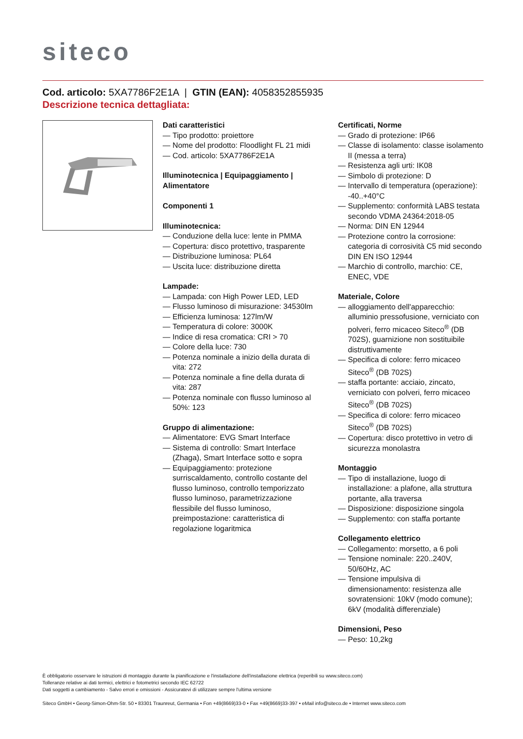siteco
Cod. articolo: 5XA7786F2E1A | GTIN (EAN): 4058352855935
Descrizione tecnica dettagliata:
Dati caratteristici
— Tipo prodotto: proiettore
— Nome del prodotto: Floodlight FL 21 midi
— Cod. articolo: 5XA7786F2E1A
Illuminotecnica | Equipaggiamento | Alimentatore
Componenti 1
Illuminotecnica:
— Conduzione della luce: lente in PMMA
— Copertura: disco protettivo, trasparente
— Distribuzione luminosa: PL64
— Uscita luce: distribuzione diretta
Lampade:
— Lampada: con High Power LED, LED
— Flusso luminoso di misurazione: 34530lm
— Efficienza luminosa: 127lm/W
— Temperatura di colore: 3000K
— Indice di resa cromatica: CRI > 70
— Colore della luce: 730
— Potenza nominale a inizio della durata di vita: 272
— Potenza nominale a fine della durata di vita: 287
— Potenza nominale con flusso luminoso al 50%: 123
Gruppo di alimentazione:
— Alimentatore: EVG Smart Interface
— Sistema di controllo: Smart Interface (Zhaga), Smart Interface sotto e sopra
— Equipaggiamento: protezione surriscaldamento, controllo costante del flusso luminoso, controllo temporizzato flusso luminoso, parametrizzazione flessibile del flusso luminoso, preimpostazione: caratteristica di regolazione logaritmica
Certificati, Norme
— Grado di protezione: IP66
— Classe di isolamento: classe isolamento II (messa a terra)
— Resistenza agli urti: IK08
— Simbolo di protezione: D
— Intervallo di temperatura (operazione): -40..+40°C
— Supplemento: conformità LABS testata secondo VDMA 24364:2018-05
— Norma: DIN EN 12944
— Protezione contro la corrosione: categoria di corrosività C5 mid secondo DIN EN ISO 12944
— Marchio di controllo, marchio: CE, ENEC, VDE
Materiale, Colore
— alloggiamento dell'apparecchio: alluminio pressofusione, verniciato con polveri, ferro micaceo Siteco<sup>®</sup> (DB 702S), guarnizione non sostituibile distruttivamente
— Specifica di colore: ferro micaceo Siteco<sup>®</sup> (DB 702S)
— staffa portante: acciaio, zincato, verniciato con polveri, ferro micaceo Siteco<sup>®</sup> (DB 702S)
— Specifica di colore: ferro micaceo Siteco<sup>®</sup> (DB 702S)
— Copertura: disco protettivo in vetro di sicurezza monolastra
Montaggio
— Tipo di installazione, luogo di installazione: a plafone, alla struttura portante, alla traversa
— Disposizione: disposizione singola
— Supplemento: con staffa portante
Collegamento elettrico
— Collegamento: morsetto, a 6 poli
— Tensione nominale: 220..240V, 50/60Hz, AC
— Tensione impulsiva di dimensionamento: resistenza alle sovratensioni: 10kV (modo comune); 6kV (modalità differenziale)
Dimensioni, Peso
— Peso: 10,2kg
È obbligatorio osservare le istruzioni di montaggio durante la pianificazione e l'installazione dell'installazione elettrica (reperibili su www.siteco.com)
Tolleranze relative ai dati termici, elettrici e fotometrici secondo IEC 62722
Dati soggetti a cambiamento - Salvo errori e omissioni - Assicuratevi di utilizzare sempre l'ultima versione
Siteco GmbH • Georg-Simon-Ohm-Str. 50 • 83301 Traunreut, Germania • Fon +49(8669)33-0 • Fax +49(8669)33-397 • eMail info@siteco.de • Internet www.siteco.com